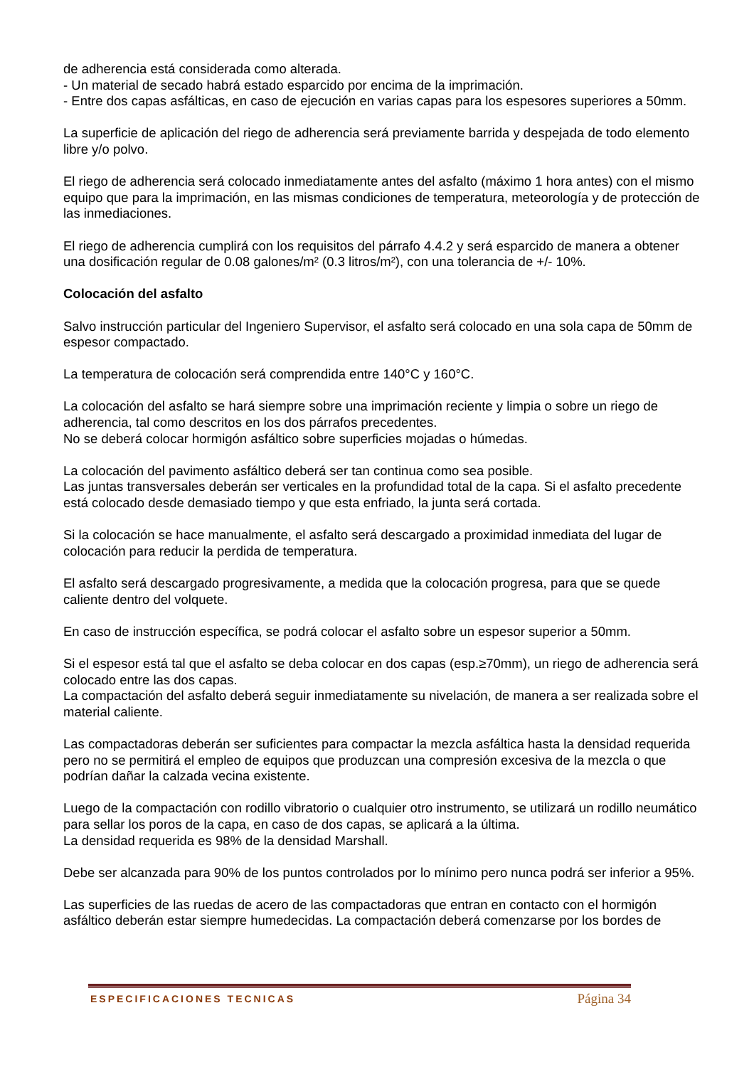de adherencia está considerada como alterada.
- Un material de secado habrá estado esparcido por encima de la imprimación.
- Entre dos capas asfálticas, en caso de ejecución en varias capas para los espesores superiores a 50mm.
La superficie de aplicación del riego de adherencia será previamente barrida y despejada de todo elemento libre y/o polvo.
El riego de adherencia será colocado inmediatamente antes del asfalto (máximo 1 hora antes) con el mismo equipo que para la imprimación, en las mismas condiciones de temperatura, meteorología y de protección de las inmediaciones.
El riego de adherencia cumplirá con los requisitos del párrafo 4.4.2 y será esparcido de manera a obtener una dosificación regular de 0.08 galones/m² (0.3 litros/m²), con una tolerancia de +/- 10%.
Colocación del asfalto
Salvo instrucción particular del Ingeniero Supervisor, el asfalto será colocado en una sola capa de 50mm de espesor compactado.
La temperatura de colocación será comprendida entre 140°C y 160°C.
La colocación del asfalto se hará siempre sobre una imprimación reciente y limpia o sobre un riego de adherencia, tal como descritos en los dos párrafos precedentes.
No se deberá colocar hormigón asfáltico sobre superficies mojadas o húmedas.
La colocación del pavimento asfáltico deberá ser tan continua como sea posible.
Las juntas transversales deberán ser verticales en la profundidad total de la capa. Si el asfalto precedente está colocado desde demasiado tiempo y que esta enfriado, la junta será cortada.
Si la colocación se hace manualmente, el asfalto será descargado a proximidad inmediata del lugar de colocación para reducir la perdida de temperatura.
El asfalto será descargado progresivamente, a medida que la colocación progresa, para que se quede caliente dentro del volquete.
En caso de instrucción específica, se podrá colocar el asfalto sobre un espesor superior a 50mm.
Si el espesor está tal que el asfalto se deba colocar en dos capas (esp.≥70mm), un riego de adherencia será colocado entre las dos capas.
La compactación del asfalto deberá seguir inmediatamente su nivelación, de manera a ser realizada sobre el material caliente.
Las compactadoras deberán ser suficientes para compactar la mezcla asfáltica hasta la densidad requerida pero no se permitirá el empleo de equipos que produzcan una compresión excesiva de la mezcla o que podrían dañar la calzada vecina existente.
Luego de la compactación con rodillo vibratorio o cualquier otro instrumento, se utilizará un rodillo neumático para sellar los poros de la capa, en caso de dos capas, se aplicará a la última.
La densidad requerida es 98% de la densidad Marshall.
Debe ser alcanzada para 90% de los puntos controlados por lo mínimo pero nunca podrá ser inferior a 95%.
Las superficies de las ruedas de acero de las compactadoras que entran en contacto con el hormigón asfáltico deberán estar siempre humedecidas. La compactación deberá comenzarse por los bordes de
ESPECIFICACIONES TECNICAS Página 34